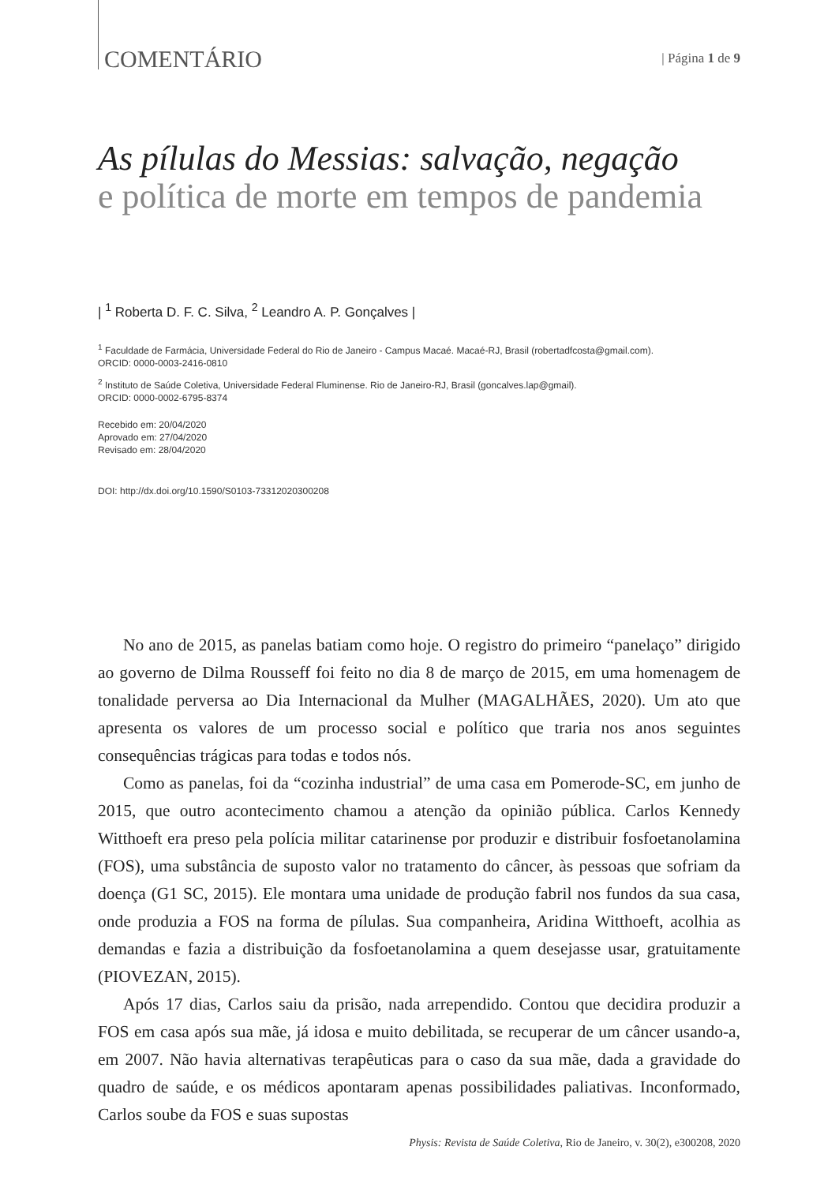COMENTÁRIO
| Página 1 de 9
As pílulas do Messias: salvação, negação
e política de morte em tempos de pandemia
| <sup>1</sup> Roberta D. F. C. Silva, <sup>2</sup> Leandro A. P. Gonçalves |
<sup>1</sup> Faculdade de Farmácia, Universidade Federal do Rio de Janeiro - Campus Macaé. Macaé-RJ, Brasil (robertadfcosta@gmail.com).
ORCID: 0000-0003-2416-0810
<sup>2</sup> Instituto de Saúde Coletiva, Universidade Federal Fluminense. Rio de Janeiro-RJ, Brasil (goncalves.lap@gmail).
ORCID: 0000-0002-6795-8374
Recebido em: 20/04/2020
Aprovado em: 27/04/2020
Revisado em: 28/04/2020
DOI: http://dx.doi.org/10.1590/S0103-73312020300208
No ano de 2015, as panelas batiam como hoje. O registro do primeiro “panelaço” dirigido ao governo de Dilma Rousseff foi feito no dia 8 de março de 2015, em uma homenagem de tonalidade perversa ao Dia Internacional da Mulher (MAGALHÃES, 2020). Um ato que apresenta os valores de um processo social e político que traria nos anos seguintes consequências trágicas para todas e todos nós.
Como as panelas, foi da “cozinha industrial” de uma casa em Pomerode-SC, em junho de 2015, que outro acontecimento chamou a atenção da opinião pública. Carlos Kennedy Witthoeft era preso pela polícia militar catarinense por produzir e distribuir fosfoetanolamina (FOS), uma substância de suposto valor no tratamento do câncer, às pessoas que sofriam da doença (G1 SC, 2015). Ele montara uma unidade de produção fabril nos fundos da sua casa, onde produzia a FOS na forma de pílulas. Sua companheira, Aridina Witthoeft, acolhia as demandas e fazia a distribuição da fosfoetanolamina a quem desejasse usar, gratuitamente (PIOVEZAN, 2015).
Após 17 dias, Carlos saiu da prisão, nada arrependido. Contou que decidira produzir a FOS em casa após sua mãe, já idosa e muito debilitada, se recuperar de um câncer usando-a, em 2007. Não havia alternativas terapêuticas para o caso da sua mãe, dada a gravidade do quadro de saúde, e os médicos apontaram apenas possibilidades paliativas. Inconformado, Carlos soube da FOS e suas supostas
Physis: Revista de Saúde Coletiva, Rio de Janeiro, v. 30(2), e300208, 2020